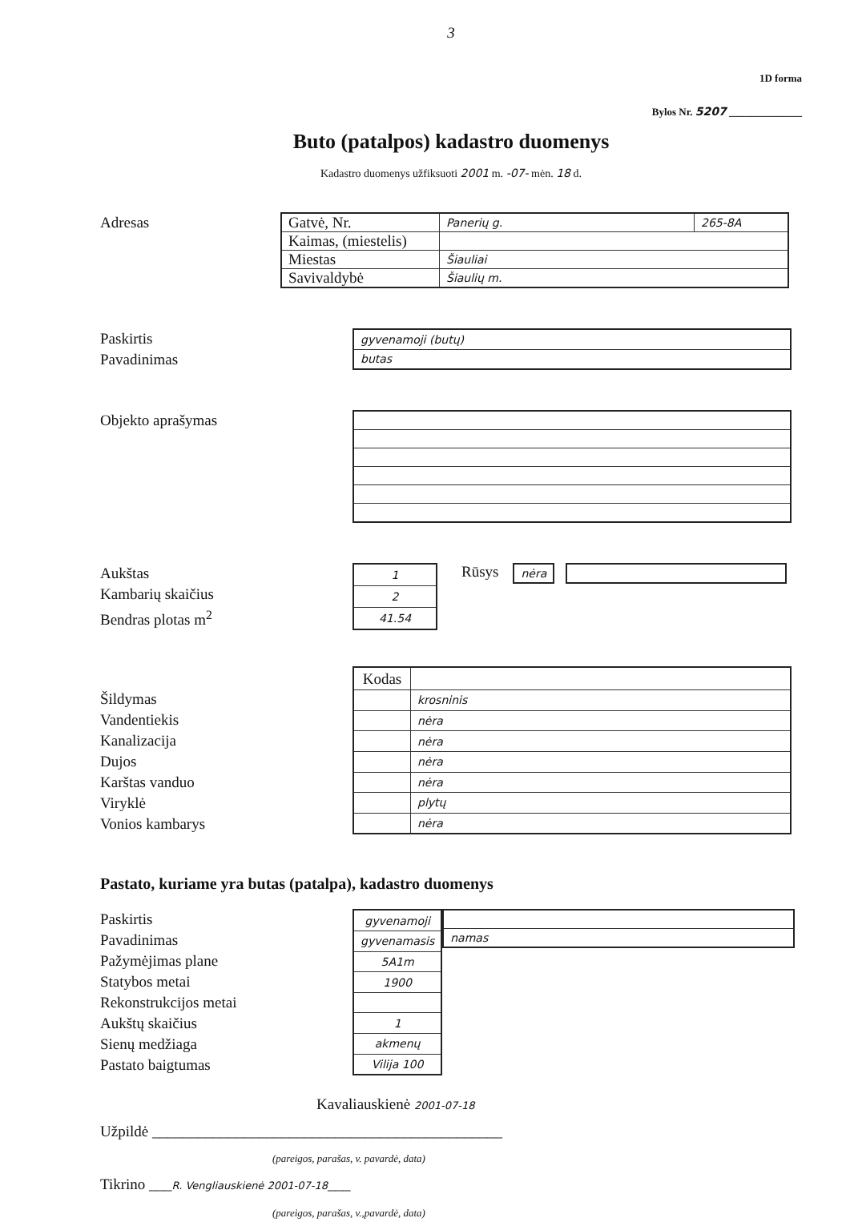3
1D forma
Bylos Nr. 5207 ______________
Buto (patalpos) kadastro duomenys
Kadastro duomenys užfiksuoti 2001 m. -07- mėn. 18 d.
Adresas
| Gatvė, Nr. | Panerių g. | 265-8A |
| Kaimas, (miestelis) | | |
| Miestas | Šiauliai | |
| Savivaldybė | Šiaulių m. | |
Paskirtis
Pavadinimas
| gyvenamoji (butų) |
| butas |
Objekto aprašymas
Aukštas
Kambarių skaičius
Bendras plotas m<sup>2</sup>
| 1 |
| 2 |
| 41.54 |
Rūsys
| nėra |
Šildymas
Vandentiekis
Kanalizacija
Dujos
Karštas vanduo
Viryklė
Vonios kambarys
| Kodas | |
| | krosninis |
| | nėra |
| | nėra |
| | nėra |
| | nėra |
| | plytų |
| | nėra |
Pastato, kuriame yra butas (patalpa), kadastro duomenys
Paskirtis
Pavadinimas
Pažymėjimas plane
Statybos metai
Rekonstrukcijos metai
Aukštų skaičius
Sienų medžiaga
Pastato baigtumas
| gyvenamoji |
| gyvenamasis |
| 5A1m |
| 1900 |
| 1 |
| akmenų |
| Vilija 100 |
| namas |
Kavaliauskienė 2001-07-18
Užpildė ______________________________________________
(pareigos, parašas, v. pavardė, data)
Tikrino ___R. Vengliauskienė 2001-07-18___
(pareigos, parašas, v.,pavardė, data)